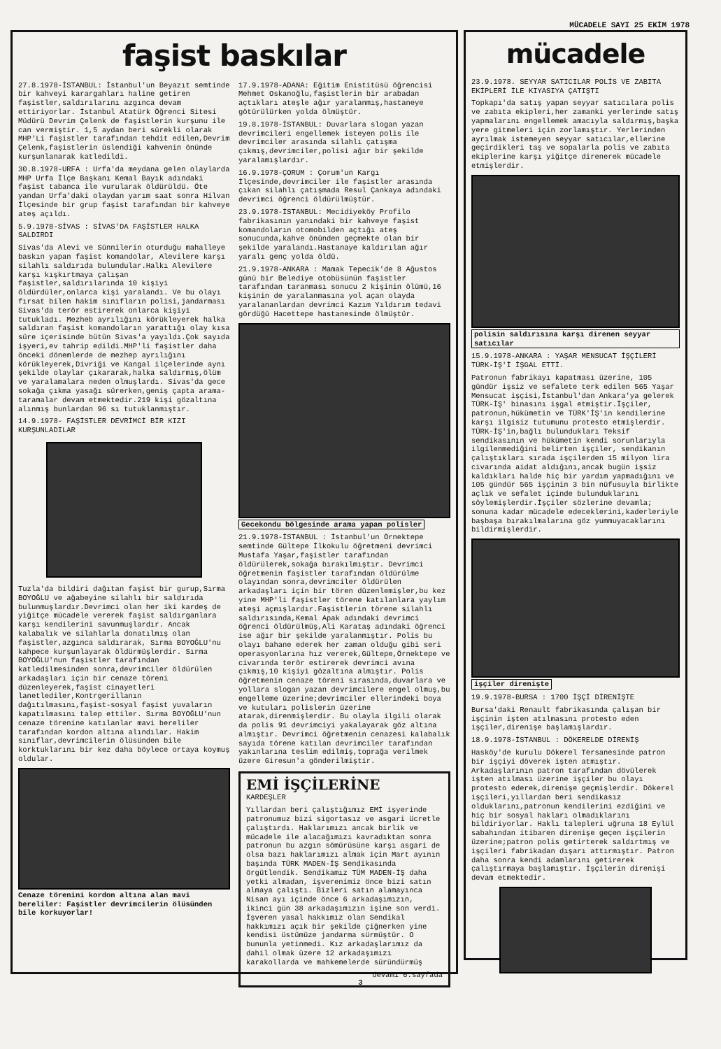MÜCADELE SAYI 25 EKİM 1978
faşist baskılar
27.8.1978-İSTANBUL: İstanbul'un Beyazıt semtinde bir kahveyi karargahları haline getiren faşistler,saldırılarını azgınca devam ettiriyorlar. İstanbul Atatürk Öğrenci Sitesi Müdürü Devrim Çelenk de faşistlerin kurşunu ile can vermiştir. 1,5 aydan beri sürekli olarak MHP'Li faşistler tarafından tehdit edilen,Devrim Çelenk,faşistlerin üslendiği kahvenin önünde kurşunlanarak katledildi.
30.8.1978-URFA : Urfa'da meydana gelen olaylarda MHP Urfa İlçe Başkanı Kemal Bayık adındaki faşist tabanca ile vurularak öldürüldü. Öte yandan Urfa'daki olaydan yarım saat sonra Hilvan İlçesinde bir grup faşist tarafından bir kahveye ateş açıldı.
5.9.1978-SİVAS : SİVAS'DA FAŞİSTLER HALKA SALDIRDI
Sivas'da Alevi ve Sünnilerin oturduğu mahalleye baskın yapan faşist komandolar, Alevilere karşı silahlı saldırıda bulundular.Halkı Alevilere karşı kışkırtmaya çalışan faşistler,saldırılarında 10 kişiyi öldürdüler,onlarca kişi yaralandı. Ve bu olayı fırsat bilen hakim sınıfların polisi,jandarması Sivas'da terör estirerek onlarca kişiyi tutukladı. Mezheb ayrılığını körükleyerek halka saldıran faşist komandoların yarattığı olay kısa süre içerisinde bütün Sivas'a yayıldı.Çok sayıda işyeri,ev tahrip edildi.MHP'li faşistler daha önceki dönemlerde de mezhep ayrılığını körükleyerek,Divriği ve Kangal ilçelerinde aynı şekilde olaylar çıkararak,halka saldırmış,ölüm ve yaralamalara neden olmuşlardı. Sivas'da gece sokağa çıkma yasağı sürerken,geniş çapta arama-taramalar devam etmektedir.219 kişi gözaltına alınmış bunlardan 96 sı tutuklanmıştır.
14.9.1978- FAŞİSTLER DEVRİMCİ BİR KIZI KURŞUNLADILAR
Tuzla'da bildiri dağıtan faşist bir gurup,Sırma BOYOĞLU ve ağabeyine silahlı bir saldırıda bulunmuşlardır.Devrimci olan her iki kardeş de yiğitçe mücadele vererek faşist saldırganlara karşı kendilerini savunmuşlardır. Ancak kalabalık ve silahlarla donatılmış olan faşistler,azgınca saldırarak, Sırma BOYOĞLU'nu kahpece kurşunlayarak öldürmüşlerdir. Sırma BOYOĞLU'nun faşistler tarafından katledilmesinden sonra,devrimciler öldürülen arkadaşları için bir cenaze töreni düzenleyerek,faşist cinayetleri lanetlediler,Kontrgerillanın dağıtılmasını,faşist-sosyal faşist yuvaların kapatılmasını talep ettiler. Sırma BOYOĞLU'nun cenaze törenine katılanlar mavi bereliler tarafından kordon altına alındılar. Hakim sınıflar,devrimcilerin ölüsünden bile korktuklarını bir kez daha böylece ortaya koymuş oldular.
Cenaze törenini kordon altına alan mavi bereliler: Faşistler devrimcilerin ölüsünden bile korkuyorlar!
17.9.1978-ADANA: Eğitim Enistitüsü öğrencisi Mehmet Oskanoğlu,faşistlerin bir arabadan açtıkları ateşle ağır yaralanmış,hastaneye götürülürken yolda ölmüştür.
19.8.1978-İSTANBUL: Duvarlara slogan yazan devrimcileri engellemek isteyen polis ile devrimciler arasında silahlı çatışma çıkmış,devrimciler,polisi ağır bir şekilde yaralamışlardır.
16.9.1978-ÇORUM : Çorum'un Kargı İlçesinde,devrimciler ile faşistler arasında çıkan silahlı çatışmada Resul Çankaya adındaki devrimci öğrenci öldürülmüştür.
23.9.1978-İSTANBUL: Mecidiyeköy Profilo fabrikasının yanındaki bir kahveye faşist komandoların otomobilden açtığı ateş sonucunda,kahve önünden geçmekte olan bir şekilde yaralandı.Hastanaye kaldırılan ağır yaralı genç yolda öldü.
21.9.1978-ANKARA : Mamak Tepecik'de 8 Ağustos günü bir Belediye otobüsünün faşistler tarafından taranması sonucu 2 kişinin ölümü,16 kişinin de yaralanmasına yol açan olayda yaralananlardan devrimci Kazım Yıldırım tedavi gördüğü Hacettepe hastanesinde ölmüştür.
Gecekondu bölgesinde arama yapan polisler
21.9.1978-İSTANBUL : İstanbul'un Örnektepe semtinde Gültepe İlkokulu öğretmeni devrimci Mustafa Yaşar,faşistler tarafından öldürülerek,sokağa bırakılmıştır. Devrimci öğretmenin faşistler tarafından öldürülme olayından sonra,devrimciler öldürülen arkadaşları için bir tören düzenlemişler,bu kez yine MHP'li faşistler törene katılanlara yaylım ateşi açmışlardır.Faşistlerin törene silahlı saldırısında,Kemal Apak adındaki devrimci öğrenci öldürülmüş,Ali Karataş adındaki öğrenci ise ağır bir şekilde yaralanmıştır. Polis bu olayı bahane ederek her zaman olduğu gibi seri operasyonlarına hız vererek,Gültepe,Örnektepe ve civarında terör estirerek devrimci avına çıkmış,10 kişiyi gözaltına almıştır. Polis öğretmenin cenaze töreni sırasında,duvarlara ve yollara slogan yazan devrimcilere engel olmuş,bu engelleme üzerine;devrimciler ellerindeki boya ve kutuları polislerin üzerine atarak,direnmişlerdir. Bu olayla ilgili olarak da polis 91 devrimciyi yakalayarak göz altına almıştır. Devrimci öğretmenin cenazesi kalabalık sayıda törene katılan devrimciler tarafından yakınlarına teslim edilmiş,toprağa verilmek üzere Giresun'a gönderilmiştir.
EMİ İŞÇİLERİNE
KARDEŞLER
Yıllardan beri çalıştığımız EMİ işyerinde patronumuz bizi sigortasız ve asgari ücretle çalıştırdı. Haklarımızı ancak birlik ve mücadele ile alacağımızı kavradıktan sonra patronun bu azgın sömürüsüne karşı asgari de olsa bazı haklarımızı almak için Mart ayının başında TÜRK MADEN-İŞ Sendikasında örgütlendik. Sendikamız TÜM MADEN-İŞ daha yetki almadan, işverenimiz önce bizi satın almaya çalıştı. Bizleri satın alamayınca Nisan ayı içinde önce 6 arkadaşımızın, ikinci gün 38 arkadaşımızın işine son verdi. İşveren yasal hakkımız olan Sendikal hakkımızı açık bir şekilde çiğnerken yine kendisi üstümüze jandarma sürmüştür. O bununla yetinmedi. Kız arkadaşlarımız da dahil olmak üzere 12 arkadaşımızı karakollarda ve mahkemelerde süründürmüş
devamı 6.sayfada
mücadele
23.9.1978. SEYYAR SATICILAR POLİS VE ZABITA EKİPLERİ İLE KIYASIYA ÇATIŞTI
Topkapı'da satış yapan seyyar satıcılara polis ve zabıta ekipleri,her zamanki yerlerinde satış yapmalarını engellemek amacıyla saldırmış,başka yere gitmeleri için zorlamıştır. Yerlerinden ayrılmak istemeyen seyyar satıcılar,ellerine geçirdikleri taş ve sopalarla polis ve zabıta ekiplerine karşı yiğitçe direnerek mücadele etmişlerdir.
polisin saldırısına karşı direnen seyyar satıcılar
15.9.1978-ANKARA : YAŞAR MENSUCAT İŞÇİLERİ TÜRK-İŞ'İ İŞGAL ETTİ.
Patronun fabrikayı kapatması üzerine, 105 gündür işsiz ve sefalete terk edilen 565 Yaşar Mensucat işçisi,İstanbul'dan Ankara'ya gelerek TÜRK-İŞ' binasını işgal etmiştir.İşçiler, patronun,hükümetin ve TÜRK'İŞ'in kendilerine karşı ilgisiz tutumunu protesto etmişlerdir. TÜRK-İŞ'in,bağlı bulundukları Teksif sendikasının ve hükümetin kendi sorunlarıyla ilgilenmediğini belirten işçiler, sendikanın çalıştıkları sırada işçilerden 15 milyon lira civarında aidat aldığını,ancak bugün işsiz kaldıkları halde hiç bir yardım yapmadığını ve 105 gündür 565 işçinin 3 bin nüfusuyla birlikte açlık ve sefalet içinde bulunduklarını söylemişlerdir.İşçiler sözlerine devamla; sonuna kadar mücadele edeceklerini,kaderleriyle başbaşa bırakılmalarına göz yummuyacaklarını bildirmişlerdir.
işçiler direnişte
19.9.1978-BURSA : 1700 İŞÇİ DİRENİŞTE
Bursa'daki Renault fabrikasında çalışan bir işçinin işten atılmasını protesto eden işçiler,direnişe başlamışlardır.
18.9.1978-İSTANBUL : DÖKERELDE DİRENİŞ
Hasköy'de kurulu Dökerel Tersanesinde patron bir işçiyi döverek işten atmıştır. Arkadaşlarının patron tarafından dövülerek işten atılması üzerine işçiler bu olayı protesto ederek,direnişe geçmişlerdir. Dökerel işçileri,yıllardan beri sendikasız olduklarını,patronun kendilerini ezdiğini ve hiç bir sosyal hakları olmadıklarını bildiriyorlar. Haklı talepleri uğruna 18 Eylül sabahından itibaren direnişe geçen işçilerin üzerine;patron polis getirterek saldırtmış ve işçileri fabrikadan dışarı attırmıştır. Patron daha sonra kendi adamlarını getirerek çalıştırmaya başlamıştır. İşçilerin direnişi devam etmektedir.
3